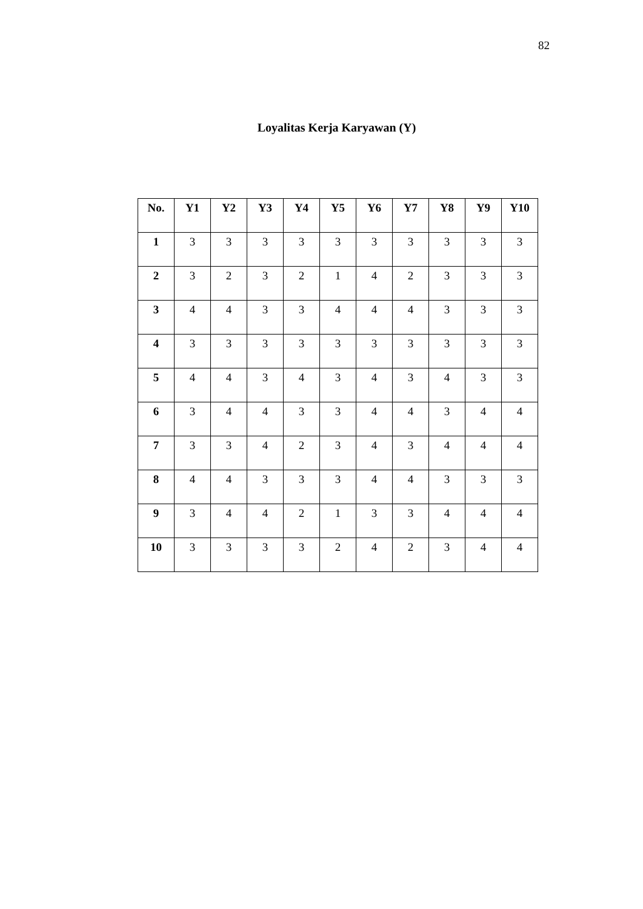82
Loyalitas Kerja Karyawan (Y)
| No. | Y1 | Y2 | Y3 | Y4 | Y5 | Y6 | Y7 | Y8 | Y9 | Y10 |
| --- | --- | --- | --- | --- | --- | --- | --- | --- | --- | --- |
| 1 | 3 | 3 | 3 | 3 | 3 | 3 | 3 | 3 | 3 | 3 |
| 2 | 3 | 2 | 3 | 2 | 1 | 4 | 2 | 3 | 3 | 3 |
| 3 | 4 | 4 | 3 | 3 | 4 | 4 | 4 | 3 | 3 | 3 |
| 4 | 3 | 3 | 3 | 3 | 3 | 3 | 3 | 3 | 3 | 3 |
| 5 | 4 | 4 | 3 | 4 | 3 | 4 | 3 | 4 | 3 | 3 |
| 6 | 3 | 4 | 4 | 3 | 3 | 4 | 4 | 3 | 4 | 4 |
| 7 | 3 | 3 | 4 | 2 | 3 | 4 | 3 | 4 | 4 | 4 |
| 8 | 4 | 4 | 3 | 3 | 3 | 4 | 4 | 3 | 3 | 3 |
| 9 | 3 | 4 | 4 | 2 | 1 | 3 | 3 | 4 | 4 | 4 |
| 10 | 3 | 3 | 3 | 3 | 2 | 4 | 2 | 3 | 4 | 4 |